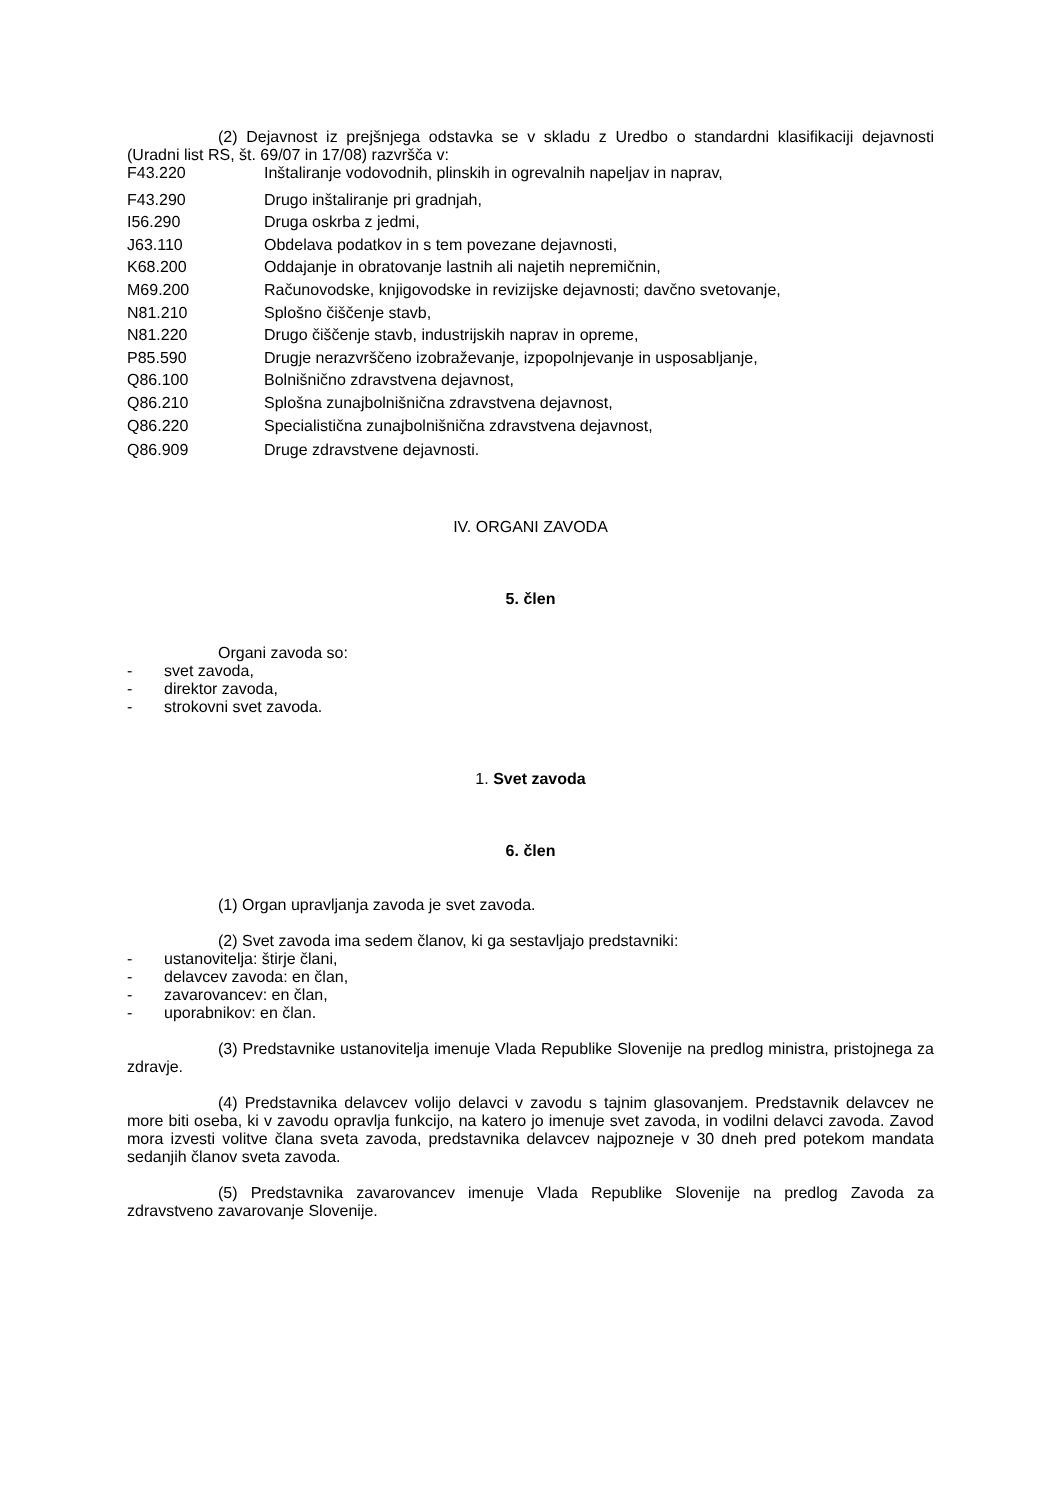(2) Dejavnost iz prejšnjega odstavka se v skladu z Uredbo o standardni klasifikaciji dejavnosti (Uradni list RS, št. 69/07 in 17/08) razvršča v:
F43.220 Inštaliranje vodovodnih, plinskih in ogrevalnih napeljav in naprav,
F43.290 Drugo inštaliranje pri gradnjah,
I56.290 Druga oskrba z jedmi,
J63.110 Obdelava podatkov in s tem povezane dejavnosti,
K68.200 Oddajanje in obratovanje lastnih ali najetih nepremičnin,
M69.200 Računovodske, knjigovodske in revizijske dejavnosti; davčno svetovanje,
N81.210 Splošno čiščenje stavb,
N81.220 Drugo čiščenje stavb, industrijskih naprav in opreme,
P85.590 Drugje nerazvrščeno izobraževanje, izpopolnjevanje in usposabljanje,
Q86.100 Bolnišnično zdravstvena dejavnost,
Q86.210 Splošna zunajbolnišnična zdravstvena dejavnost,
Q86.220 Specialistična zunajbolnišnična zdravstvena dejavnost,
Q86.909 Druge zdravstvene dejavnosti.
IV. ORGANI ZAVODA
5. člen
Organi zavoda so:
- svet zavoda,
- direktor zavoda,
- strokovni svet zavoda.
1. Svet zavoda
6. člen
(1) Organ upravljanja zavoda je svet zavoda.
(2) Svet zavoda ima sedem članov, ki ga sestavljajo predstavniki:
- ustanovitelja: štirje člani,
- delavcev zavoda: en član,
- zavarovancev: en član,
- uporabnikov: en član.
(3) Predstavnike ustanovitelja imenuje Vlada Republike Slovenije na predlog ministra, pristojnega za zdravje.
(4) Predstavnika delavcev volijo delavci v zavodu s tajnim glasovanjem. Predstavnik delavcev ne more biti oseba, ki v zavodu opravlja funkcijo, na katero jo imenuje svet zavoda, in vodilni delavci zavoda. Zavod mora izvesti volitve člana sveta zavoda, predstavnika delavcev najpozneje v 30 dneh pred potekom mandata sedanjih članov sveta zavoda.
(5) Predstavnika zavarovancev imenuje Vlada Republike Slovenije na predlog Zavoda za zdravstveno zavarovanje Slovenije.